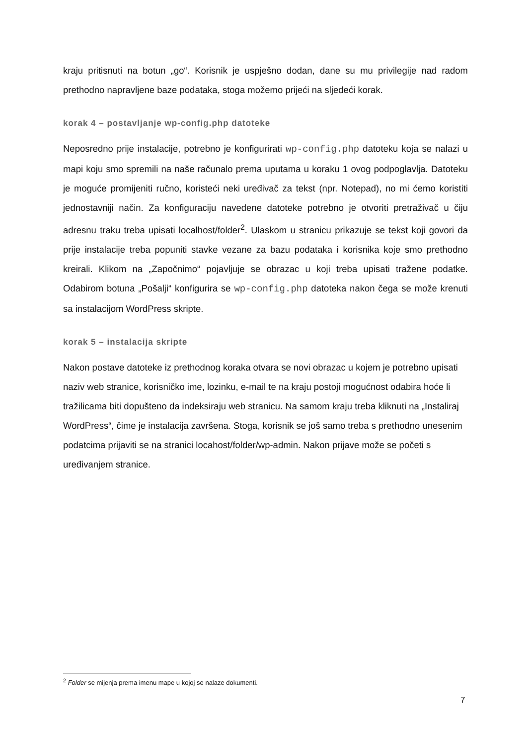kraju pritisnuti na botun „go“. Korisnik je uspješno dodan, dane su mu privilegije nad radom prethodno napravljene baze podataka, stoga možemo prijeći na sljedeći korak.
korak 4 – postavljanje wp-config.php datoteke
Neposredno prije instalacije, potrebno je konfigurirati wp-config.php datoteku koja se nalazi u mapi koju smo spremili na naše računalo prema uputama u koraku 1 ovog podpoglavlja. Datoteku je moguće promijeniti ručno, koristeći neki uređivač za tekst (npr. Notepad), no mi ćemo koristiti jednostavniji način. Za konfiguraciju navedene datoteke potrebno je otvoriti pretraživač u čiju adresnu traku treba upisati localhost/folder<sup>2</sup>. Ulaskom u stranicu prikazuje se tekst koji govori da prije instalacije treba popuniti stavke vezane za bazu podataka i korisnika koje smo prethodno kreirali. Klikom na „Započnimo“ pojavljuje se obrazac u koji treba upisati tražene podatke. Odabirom botuna „Pošalji“ konfigurira se wp-config.php datoteka nakon čega se može krenuti sa instalacijom WordPress skripte.
korak 5 – instalacija skripte
Nakon postave datoteke iz prethodnog koraka otvara se novi obrazac u kojem je potrebno upisati naziv web stranice, korisničko ime, lozinku, e-mail te na kraju postoji mogućnost odabira hoće li tražilicama biti dopušteno da indeksiraju web stranicu. Na samom kraju treba kliknuti na „Instaliraj WordPress“, čime je instalacija završena. Stoga, korisnik se još samo treba s prethodno unesenim podatcima prijaviti se na stranici locahost/folder/wp-admin. Nakon prijave može se početi s uređivanjem stranice.
<sup>2</sup> Folder se mijenja prema imenu mape u kojoj se nalaze dokumenti.
7